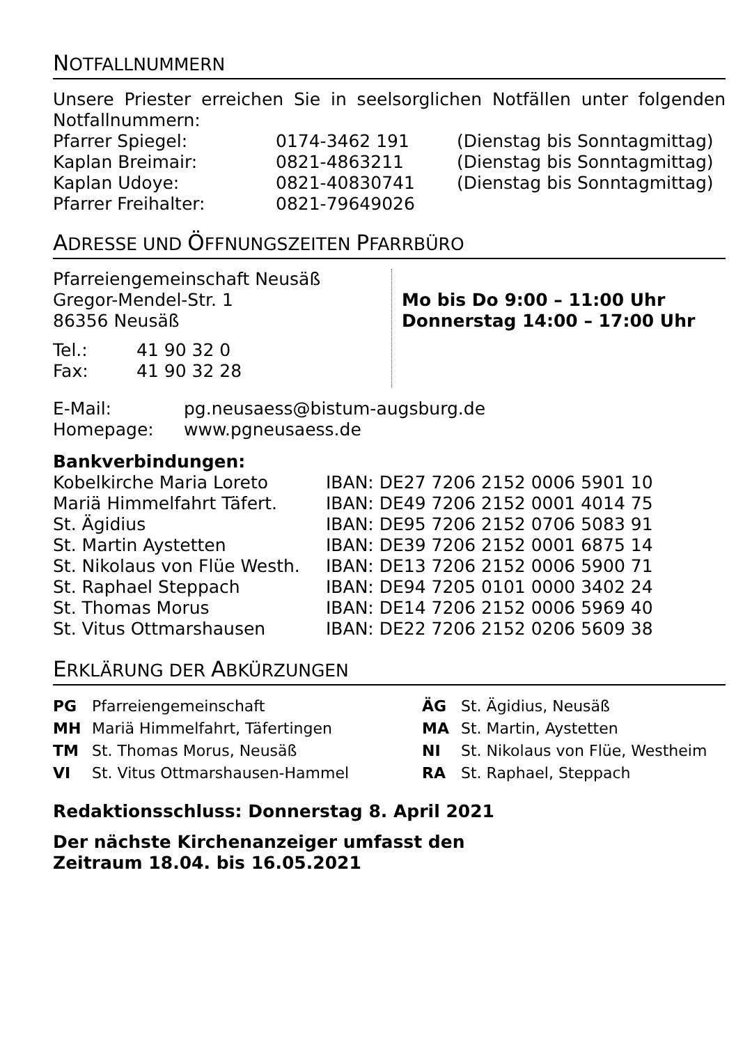NOTFALLNUMMERN
Unsere Priester erreichen Sie in seelsorglichen Notfällen unter folgenden Notfallnummern:
| Pfarrer Spiegel: | 0174-3462 191 | (Dienstag bis Sonntagmittag) |
| Kaplan Breimair: | 0821-4863211 | (Dienstag bis Sonntagmittag) |
| Kaplan Udoye: | 0821-40830741 | (Dienstag bis Sonntagmittag) |
| Pfarrer Freihalter: | 0821-79649026 | |
ADRESSE UND ÖFFNUNGSZEITEN PFARRBÜRO
Pfarreiengemeinschaft Neusäß
Gregor-Mendel-Str. 1
86356 Neusäß
| Tel.: | 41 90 32 0 |
| Fax: | 41 90 32 28 |
Mo bis Do 9:00 – 11:00 Uhr
Donnerstag 14:00 – 17:00 Uhr
| E-Mail: | pg.neusaess@bistum-augsburg.de |
| Homepage: | www.pgneusaess.de |
Bankverbindungen:
| Kobelkirche Maria Loreto | IBAN: DE27 7206 2152 0006 5901 10 |
| Mariä Himmelfahrt Täfert. | IBAN: DE49 7206 2152 0001 4014 75 |
| St. Ägidius | IBAN: DE95 7206 2152 0706 5083 91 |
| St. Martin Aystetten | IBAN: DE39 7206 2152 0001 6875 14 |
| St. Nikolaus von Flüe Westh. | IBAN: DE13 7206 2152 0006 5900 71 |
| St. Raphael Steppach | IBAN: DE94 7205 0101 0000 3402 24 |
| St. Thomas Morus | IBAN: DE14 7206 2152 0006 5969 40 |
| St. Vitus Ottmarshausen | IBAN: DE22 7206 2152 0206 5609 38 |
ERKLÄRUNG DER ABKÜRZUNGEN
| PG | Pfarreiengemeinschaft | ÄG | St. Ägidius, Neusäß |
| MH | Mariä Himmelfahrt, Täfertingen | MA | St. Martin, Aystetten |
| TM | St. Thomas Morus, Neusäß | NI | St. Nikolaus von Flüe, Westheim |
| VI | St. Vitus Ottmarshausen-Hammel | RA | St. Raphael, Steppach |
Redaktionsschluss: Donnerstag 8. April 2021
Der nächste Kirchenanzeiger umfasst den
Zeitraum 18.04. bis 16.05.2021